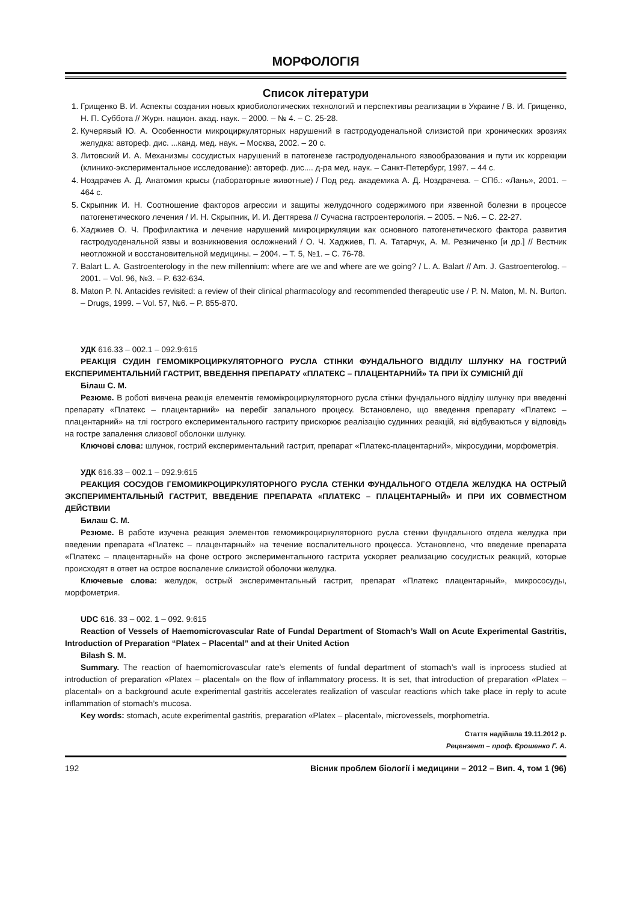МОРФОЛОГІЯ
Список літератури
1. Грищенко В. И. Аспекты создания новых криобиологических технологий и перспективы реализации в Украине / В. И. Грищенко, Н. П. Суббота // Журн. национ. акад. наук. – 2000. – № 4. – С. 25-28.
2. Кучерявый Ю. А. Особенности микроциркуляторных нарушений в гастродуоденальной слизистой при хронических эрозиях желудка: автореф. дис. ...канд. мед. наук. – Москва, 2002. – 20 с.
3. Литовский И. А. Механизмы сосудистых нарушений в патогенезе гастродуоденального язвообразования и пути их коррекции (клинико-экспериментальное исследование): автореф. дис.... д-ра мед. наук. – Санкт-Петербург, 1997. – 44 с.
4. Ноздрачев А. Д. Анатомия крысы (лабораторные животные) / Под ред. академика А. Д. Ноздрачева. – СПб.: «Лань», 2001. – 464 с.
5. Скрыпник И. Н. Соотношение факторов агрессии и защиты желудочного содержимого при язвенной болезни в процессе патогенетического лечения / И. Н. Скрыпник, И. И. Дегтярева // Сучасна гастроентерологія. – 2005. – №6. – С. 22-27.
6. Хаджиев О. Ч. Профилактика и лечение нарушений микроциркуляции как основного патогенетического фактора развития гастродуоденальной язвы и возникновения осложнений / О. Ч. Хаджиев, П. А. Татарчук, А. М. Резниченко [и др.] // Вестник неотложной и восстановительной медицины. – 2004. – Т. 5, №1. – С. 76-78.
7. Balart L. A. Gastroenterology in the new millennium: where are we and where are we going? / L. A. Balart // Am. J. Gastroenterolog. – 2001. – Vol. 96, №3. – P. 632-634.
8. Maton P. N. Antacides revisited: a review of their clinical pharmacology and recommended therapeutic use / P. N. Maton, M. N. Burton. – Drugs, 1999. – Vol. 57, №6. – P. 855-870.
УДК 616.33 – 002.1 – 092.9:615
РЕАКЦІЯ СУДИН ГЕМОМІКРОЦИРКУЛЯТОРНОГО РУСЛА СТІНКИ ФУНДАЛЬНОГО ВІДДІЛУ ШЛУНКУ НА ГОСТРИЙ ЕКСПЕРИМЕНТАЛЬНИЙ ГАСТРИТ, ВВЕДЕННЯ ПРЕПАРАТУ «ПЛАТЕКС – ПЛАЦЕНТАРНИЙ» ТА ПРИ ЇХ СУМІСНІЙ ДІЇ
Білаш С. М.
Резюме. В роботі вивчена реакція елементів гемомікроциркуляторного русла стінки фундального відділу шлунку при введенні препарату «Платекс – плацентарний» на перебіг запального процесу. Встановлено, що введення препарату «Платекс – плацентарний» на тлі гострого експериментального гастриту прискорює реалізацію судинних реакцій, які відбуваються у відповідь на гостре запалення слизової оболонки шлунку.
Ключові слова: шлунок, гострий експериментальний гастрит, препарат «Платекс-плацентарний», мікросудини, морфометрія.
УДК 616.33 – 002.1 – 092.9:615
РЕАКЦИЯ СОСУДОВ ГЕМОМИКРОЦИРКУЛЯТОРНОГО РУСЛА СТЕНКИ ФУНДАЛЬНОГО ОТДЕЛА ЖЕЛУДКА НА ОСТРЫЙ ЭКСПЕРИМЕНТАЛЬНЫЙ ГАСТРИТ, ВВЕДЕНИЕ ПРЕПАРАТА «ПЛАТЕКС – ПЛАЦЕНТАРНЫЙ» И ПРИ ИХ СОВМЕСТНОМ ДЕЙСТВИИ
Билаш С. М.
Резюме. В работе изучена реакция элементов гемомикроциркуляторного русла стенки фундального отдела желудка при введении препарата «Платекс – плацентарный» на течение воспалительного процесса. Установлено, что введение препарата «Платекс – плацентарный» на фоне острого экспериментального гастрита ускоряет реализацию сосудистых реакций, которые происходят в ответ на острое воспаление слизистой оболочки желудка.
Ключевые слова: желудок, острый экспериментальный гастрит, препарат «Платекс плацентарный», микрососуды, морфометрия.
UDC 616. 33 – 002. 1 – 092. 9:615
Reaction of Vessels of Haemomicrovascular Rate of Fundal Department of Stomach’s Wall on Acute Experimental Gastritis, Introduction of Preparation “Platex – Placental” and at their United Action
Bilash S. M.
Summary. The reaction of haemomicrovascular rate’s elements of fundal department of stomach’s wall is inprocess studied at introduction of preparation «Platex – placental» on the flow of inflammatory process. It is set, that introduction of preparation «Platex – placental» on a background acute experimental gastritis accelerates realization of vascular reactions which take place in reply to acute inflammation of stomach’s mucosa.
Key words: stomach, acute experimental gastritis, preparation «Platex – placental», microvessels, morphometria.
Стаття надійшла 19.11.2012 р.
Рецензент – проф. Єрошенко Г. А.
192 Вісник проблем біології і медицини – 2012 – Вип. 4, том 1 (96)